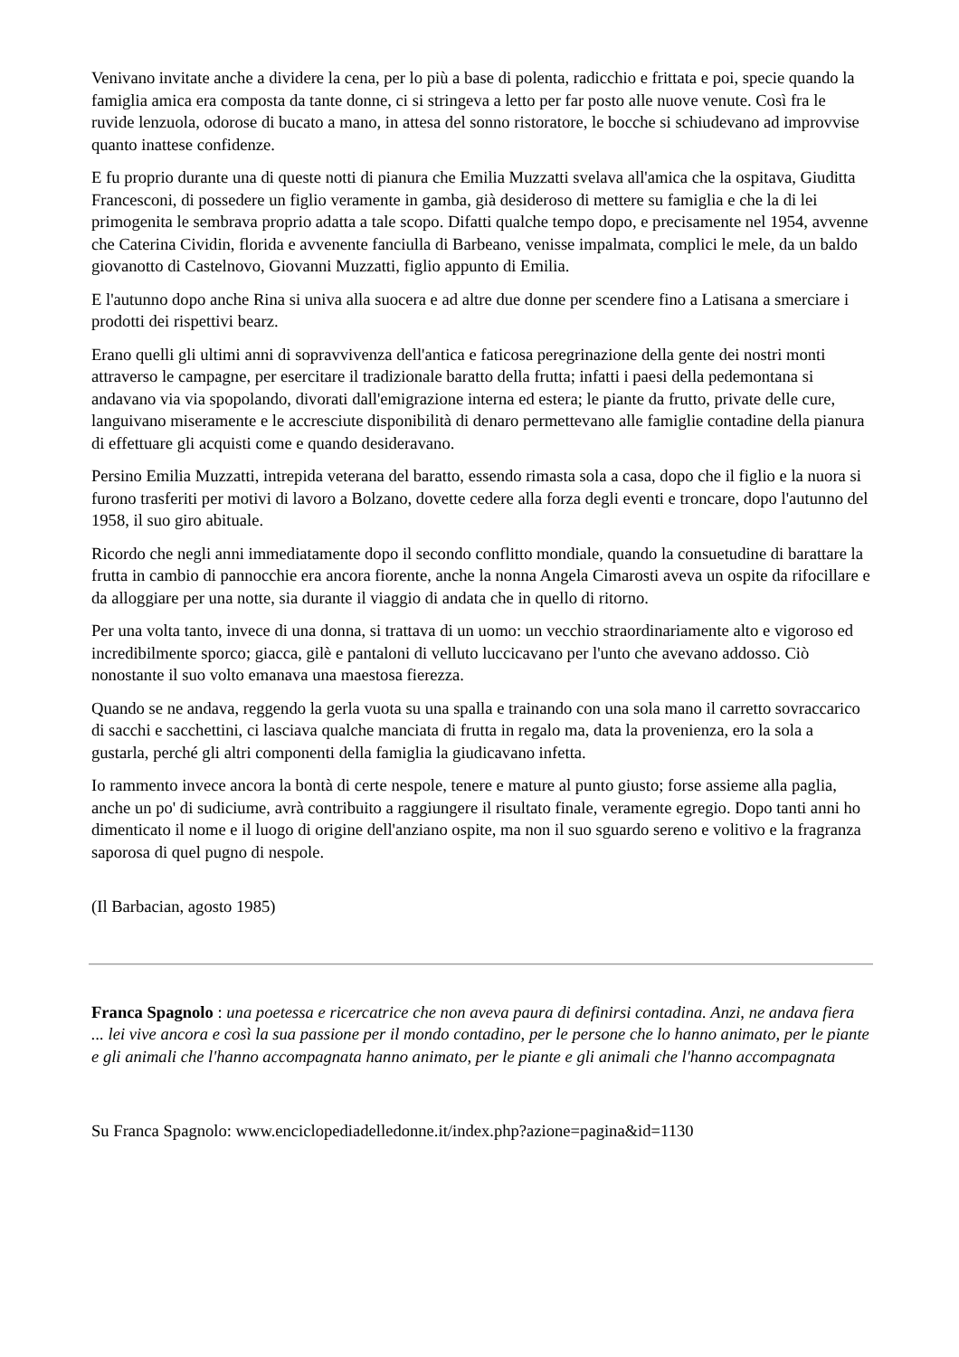Venivano invitate anche a dividere la cena, per lo più a base di polenta, radicchio e frittata e poi, specie quando la famiglia amica era composta da tante donne, ci si stringeva a letto per far posto alle nuove venute. Così fra le ruvide lenzuola, odorose di bucato a mano, in attesa del sonno ristoratore, le bocche si schiudevano ad improvvise quanto inattese confidenze.
E fu proprio durante una di queste notti di pianura che Emilia Muzzatti svelava all'amica che la ospitava, Giuditta Francesconi, di possedere un figlio veramente in gamba, già desideroso di mettere su famiglia e che la di lei primogenita le sembrava proprio adatta a tale scopo. Difatti qualche tempo dopo, e precisamente nel 1954, avvenne che Caterina Cividin, florida e avvenente fanciulla di Barbeano, venisse impalmata, complici le mele, da un baldo giovanotto di Castelnovo, Giovanni Muzzatti, figlio appunto di Emilia.
E l'autunno dopo anche Rina si univa alla suocera e ad altre due donne per scendere fino a Latisana a smerciare i prodotti dei rispettivi bearz.
Erano quelli gli ultimi anni di sopravvivenza dell'antica e faticosa peregrinazione della gente dei nostri monti attraverso le campagne, per esercitare il tradizionale baratto della frutta; infatti i paesi della pedemontana si andavano via via spopolando, divorati dall'emigrazione interna ed estera; le piante da frutto, private delle cure, languivano miseramente e le accresciute disponibilità di denaro permettevano alle famiglie contadine della pianura di effettuare gli acquisti come e quando desideravano.
Persino Emilia Muzzatti, intrepida veterana del baratto, essendo rimasta sola a casa, dopo che il figlio e la nuora si furono trasferiti per motivi di lavoro a Bolzano, dovette cedere alla forza degli eventi e troncare, dopo l'autunno del 1958, il suo giro abituale.
Ricordo che negli anni immediatamente dopo il secondo conflitto mondiale, quando la consuetudine di barattare la frutta in cambio di pannocchie era ancora fiorente, anche la nonna Angela Cimarosti aveva un ospite da rifocillare e da alloggiare per una notte, sia durante il viaggio di andata che in quello di ritorno.
Per una volta tanto, invece di una donna, si trattava di un uomo: un vecchio straordinariamente alto e vigoroso ed incredibilmente sporco; giacca, gilè e pantaloni di velluto luccicavano per l'unto che avevano addosso. Ciò nonostante il suo volto emanava una maestosa fierezza.
Quando se ne andava, reggendo la gerla vuota su una spalla e trainando con una sola mano il carretto sovraccarico di sacchi e sacchettini, ci lasciava qualche manciata di frutta in regalo ma, data la provenienza, ero la sola a gustarla, perché gli altri componenti della famiglia la giudicavano infetta.
Io rammento invece ancora la bontà di certe nespole, tenere e mature al punto giusto; forse assieme alla paglia, anche un po' di sudiciume, avrà contribuito a raggiungere il risultato finale, veramente egregio. Dopo tanti anni ho dimenticato il nome e il luogo di origine dell'anziano ospite, ma non il suo sguardo sereno e volitivo e la fragranza saporosa di quel pugno di nespole.
(Il Barbacian, agosto 1985)
Franca Spagnolo : una poetessa e ricercatrice che non aveva paura di definirsi contadina. Anzi, ne andava fiera ... lei vive ancora e così la sua passione per il mondo contadino, per le persone che lo hanno animato, per le piante e gli animali che l'hanno accompagnata hanno animato, per le piante e gli animali che l'hanno accompagnata
Su Franca Spagnolo: www.enciclopediadelledonne.it/index.php?azione=pagina&id=1130